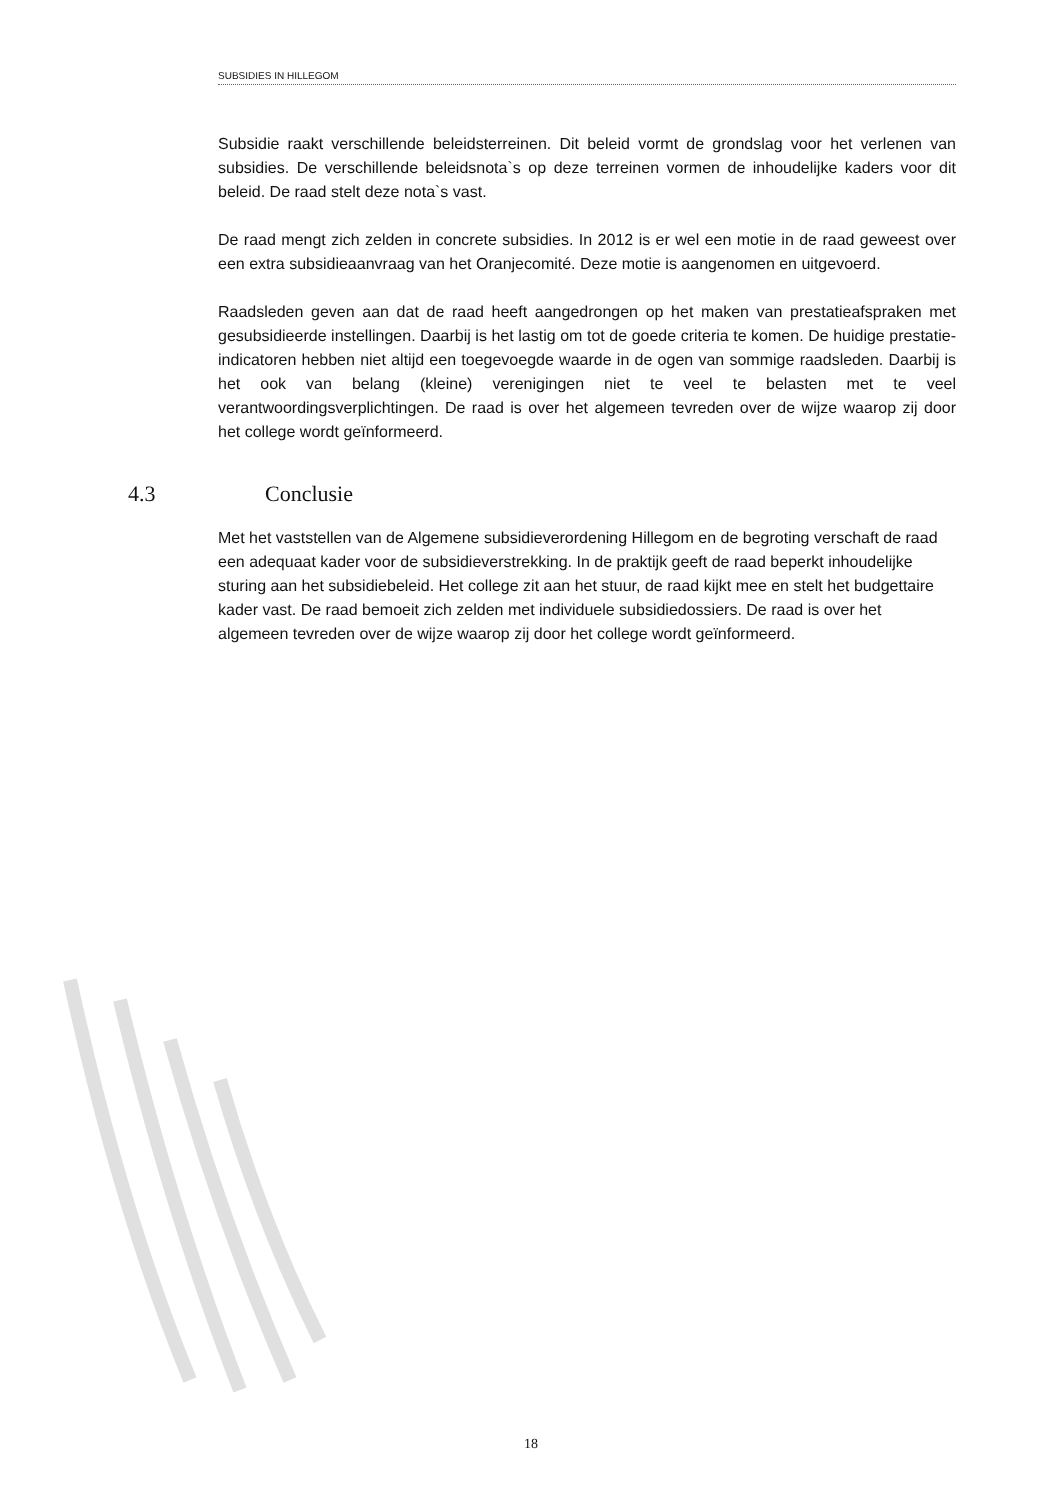SUBSIDIES IN HILLEGOM
Subsidie raakt verschillende beleidsterreinen. Dit beleid vormt de grondslag voor het verlenen van subsidies. De verschillende beleidsnota`s op deze terreinen vormen de inhoudelijke kaders voor dit beleid. De raad stelt deze nota`s vast.
De raad mengt zich zelden in concrete subsidies. In 2012 is er wel een motie in de raad geweest over een extra subsidieaanvraag van het Oranjecomité. Deze motie is aangenomen en uitgevoerd.
Raadsleden geven aan dat de raad heeft aangedrongen op het maken van prestatieafspraken met gesubsidieerde instellingen. Daarbij is het lastig om tot de goede criteria te komen. De huidige prestatie-indicatoren hebben niet altijd een toegevoegde waarde in de ogen van sommige raadsleden. Daarbij is het ook van belang (kleine) verenigingen niet te veel te belasten met te veel verantwoordingsverplichtingen. De raad is over het algemeen tevreden over de wijze waarop zij door het college wordt geïnformeerd.
4.3 Conclusie
Met het vaststellen van de Algemene subsidieverordening Hillegom en de begroting verschaft de raad een adequaat kader voor de subsidieverstrekking. In de praktijk geeft de raad beperkt inhoudelijke sturing aan het subsidiebeleid. Het college zit aan het stuur, de raad kijkt mee en stelt het budgettaire kader vast. De raad bemoeit zich zelden met individuele subsidiedossiers. De raad is over het algemeen tevreden over de wijze waarop zij door het college wordt geïnformeerd.
18